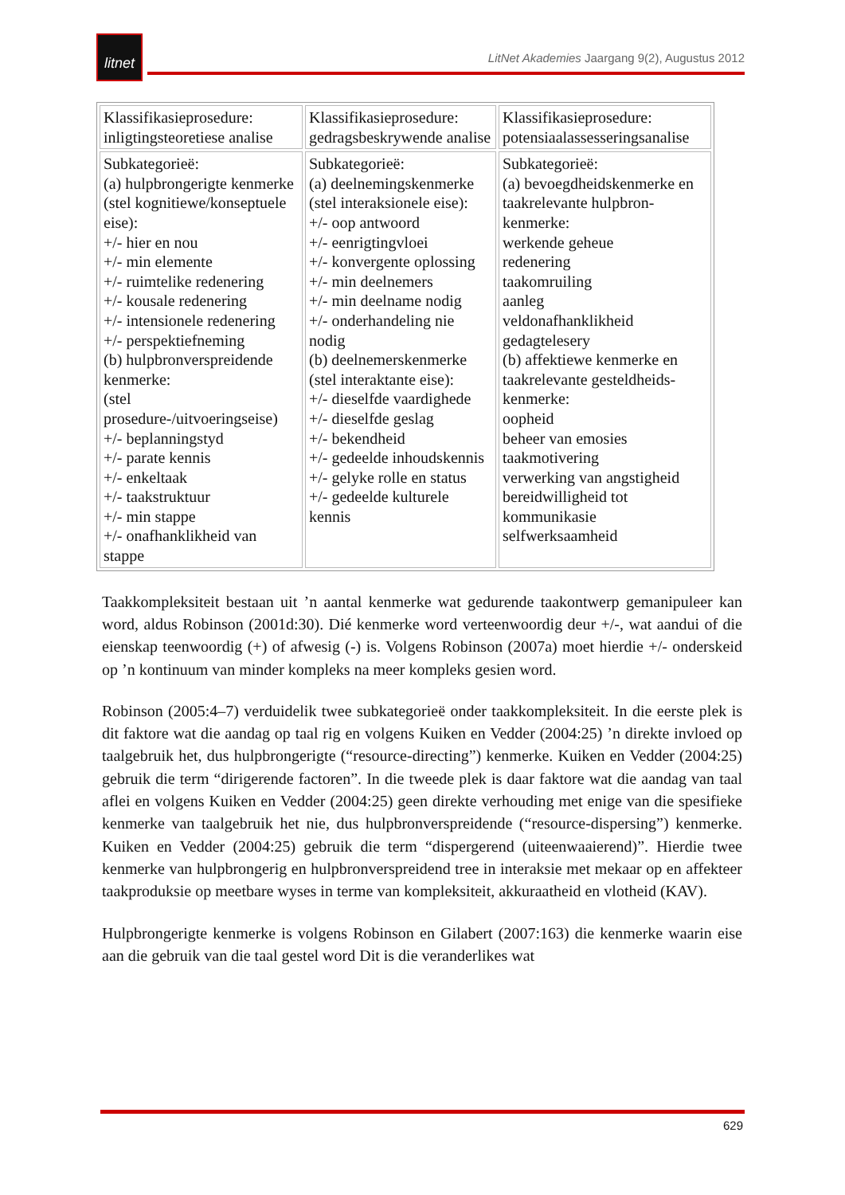litnet
LitNet Akademies Jaargang 9(2), Augustus 2012
| Klassifikasieprosedure: inligtingsteoretiese analise | Klassifikasieprosedure: gedragsbeskrywende analise | Klassifikasieprosedure: potensiaalassesseringsanalise |
| Subkategorieë: (a) hulpbrongerigte kenmerke (stel kognitiewe/konseptuele eise): +/- hier en nou +/- min elemente +/- ruimtelike redenering +/- kousale redenering +/- intensionele redenering +/- perspektiefneming (b) hulpbronverspreidende kenmerke: (stel prosedure-/uitvoeringseise) +/- beplanningstyd +/- parate kennis +/- enkeltaak +/- taakstruktuur +/- min stappe +/- onafhanklikheid van stappe | Subkategorieë: (a) deelnemingskenmerke (stel interaksionele eise): +/- oop antwoord +/- eenrigtingvloei +/- konvergente oplossing +/- min deelnemers +/- min deelname nodig +/- onderhandeling nie nodig (b) deelnemerskenmerke (stel interaktante eise): +/- dieselfde vaardighede +/- dieselfde geslag +/- bekendheid +/- gedeelde inhoudskennis +/- gelyke rolle en status +/- gedeelde kulturele kennis | Subkategorieë: (a) bevoegdheidskenmerke en taakrelevante hulpbron-kenmerke: werkende geheue redenering taakomruiling aanleg veldonafhanklikheid gedagtelesery (b) affektiewe kenmerke en taakrelevante gesteldheids-kenmerke: oopheid beheer van emosies taakmotivering verwerking van angstigheid bereidwilligheid tot kommunikasie selfwerksaamheid |
Taakkompleksiteit bestaan uit ’n aantal kenmerke wat gedurende taakontwerp gemanipuleer kan word, aldus Robinson (2001d:30). Dié kenmerke word verteenwoordig deur +/-, wat aandui of die eienskap teenwoordig (+) of afwesig (-) is. Volgens Robinson (2007a) moet hierdie +/- onderskeid op ’n kontinuum van minder kompleks na meer kompleks gesien word.
Robinson (2005:4–7) verduidelik twee subkategorieë onder taakkompleksiteit. In die eerste plek is dit faktore wat die aandag op taal rig en volgens Kuiken en Vedder (2004:25) ’n direkte invloed op taalgebruik het, dus hulpbrongerigte (“resource-directing”) kenmerke. Kuiken en Vedder (2004:25) gebruik die term “dirigerende factoren”. In die tweede plek is daar faktore wat die aandag van taal aflei en volgens Kuiken en Vedder (2004:25) geen direkte verhouding met enige van die spesifieke kenmerke van taalgebruik het nie, dus hulpbronverspreidende (“resource-dispersing”) kenmerke. Kuiken en Vedder (2004:25) gebruik die term “dispergerend (uiteenwaaierend)”. Hierdie twee kenmerke van hulpbrongerig en hulpbronverspreidend tree in interaksie met mekaar op en affekteer taakproduksie op meetbare wyses in terme van kompleksiteit, akkuraatheid en vlotheid (KAV).
Hulpbrongerigte kenmerke is volgens Robinson en Gilabert (2007:163) die kenmerke waarin eise aan die gebruik van die taal gestel word Dit is die veranderlikes wat
629